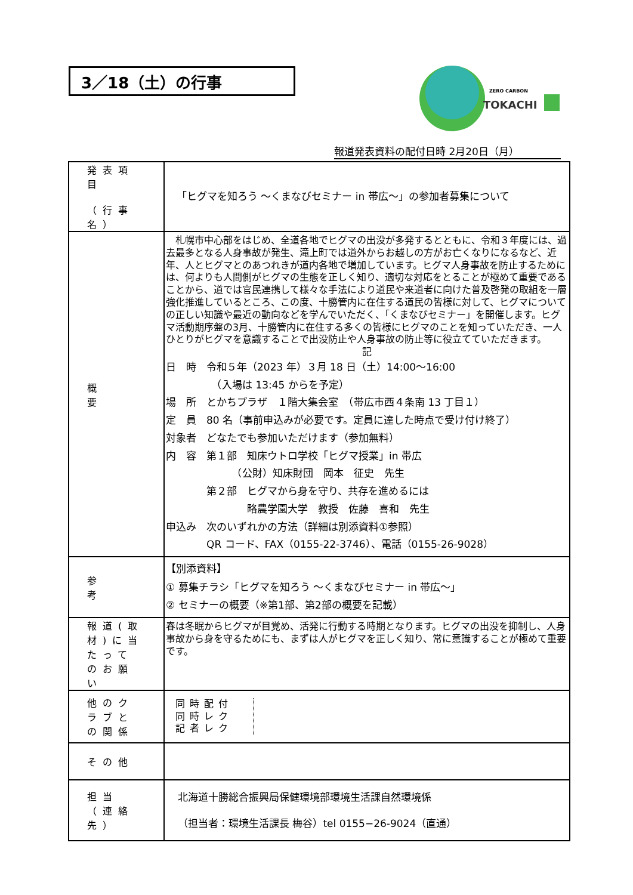3／18（土）の行事
ZERO CARBON
TOKACHI
報道発表資料の配付日時 2月20日（月）
| 発表項目 （行事名） | 「ヒグマを知ろう ～くまなびセミナー in 帯広～」の参加者募集について |
| 概 要 | 札幌市中心部をはじめ、全道各地でヒグマの出没が多発するとともに、令和３年度には、過去最多となる人身事故が発生、滝上町では道外からお越しの方がお亡くなりになるなど、近年、人とヒグマとのあつれきが道内各地で増加しています。ヒグマ人身事故を防止するためには、何よりも人間側がヒグマの生態を正しく知り、適切な対応をとることが極めて重要であることから、道では官民連携して様々な手法により道民や来道者に向けた普及啓発の取組を一層強化推進しているところ、この度、十勝管内に在住する道民の皆様に対して、ヒグマについての正しい知識や最近の動向などを学んでいただく、「くまなびセミナー」を開催します。ヒグマ活動期序盤の3月、十勝管内に在住する多くの皆様にヒグマのことを知っていただき、一人ひとりがヒグマを意識することで出没防止や人身事故の防止等に役立てていただきます。 記 日 時 令和５年（2023 年）３月 18 日（土）14:00～16:00 （入場は 13:45 からを予定） 場 所 とかちプラザ １階大集会室 （帯広市西４条南 13 丁目１） 定 員 80 名（事前申込みが必要です。定員に達した時点で受け付け終了） 対象者 どなたでも参加いただけます（参加無料） 内 容 第１部 知床ウトロ学校「ヒグマ授業」in 帯広 （公財）知床財団 岡本 征史 先生 第２部 ヒグマから身を守り、共存を進めるには 略農学園大学 教授 佐藤 喜和 先生 申込み 次のいずれかの方法（詳細は別添資料①参照） QR コード、FAX（0155-22-3746）、電話（0155-26-9028） |
| 参 考 | 【別添資料】 ① 募集チラシ「ヒグマを知ろう ～くまなびセミナー in 帯広～」 ② セミナーの概要（※第1部、第2部の概要を記載） |
| 報道(取材)に当たってのお願い | 春は冬眠からヒグマが目覚め、活発に行動する時期となります。ヒグマの出没を抑制し、人身事故から身を守るためにも、まずは人がヒグマを正しく知り、常に意識することが極めて重要です。 |
| 他のクラブとの関係 | 同時配付 同時レク 記者レク |
| その他 | |
| 担当 （連絡先） | 北海道十勝総合振興局保健環境部環境生活課自然環境係 （担当者：環境生活課長 梅谷）tel 0155−26-9024（直通） |